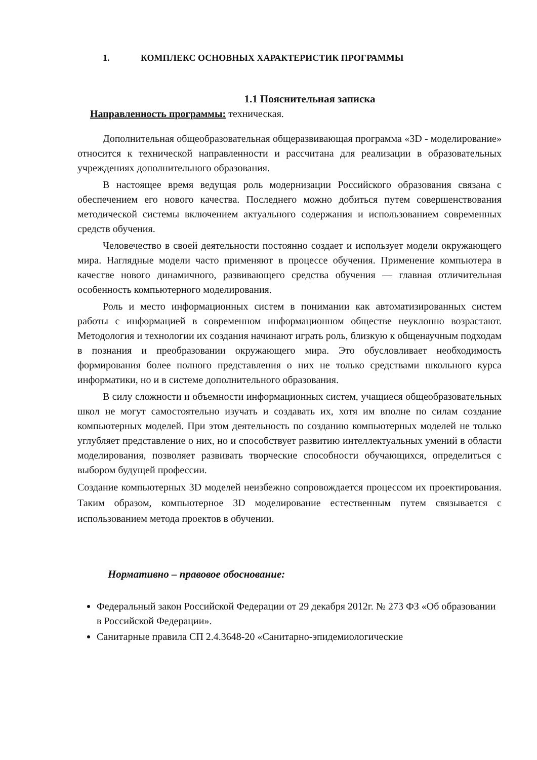1. КОМПЛЕКС ОСНОВНЫХ ХАРАКТЕРИСТИК ПРОГРАММЫ
1.1 Пояснительная записка
Направленность программы: техническая.
Дополнительная общеобразовательная общеразвивающая программа «3D - моделирование» относится к технической направленности и рассчитана для реализации в образовательных учреждениях дополнительного образования.
В настоящее время ведущая роль модернизации Российского образования связана с обеспечением его нового качества. Последнего можно добиться путем совершенствования методической системы включением актуального содержания и использованием современных средств обучения.
Человечество в своей деятельности постоянно создает и использует модели окружающего мира. Наглядные модели часто применяют в процессе обучения. Применение компьютера в качестве нового динамичного, развивающего средства обучения — главная отличительная особенность компьютерного моделирования.
Роль и место информационных систем в понимании как автоматизированных систем работы с информацией в современном информационном обществе неуклонно возрастают. Методология и технологии их создания начинают играть роль, близкую к общенаучным подходам в познания и преобразовании окружающего мира. Это обусловливает необходимость формирования более полного представления о них не только средствами школьного курса информатики, но и в системе дополнительного образования.
В силу сложности и объемности информационных систем, учащиеся общеобразовательных школ не могут самостоятельно изучать и создавать их, хотя им вполне по силам создание компьютерных моделей. При этом деятельность по созданию компьютерных моделей не только углубляет представление о них, но и способствует развитию интеллектуальных умений в области моделирования, позволяет развивать творческие способности обучающихся, определиться с выбором будущей профессии.
Создание компьютерных 3D моделей неизбежно сопровождается процессом их проектирования. Таким образом, компьютерное 3D моделирование естественным путем связывается с использованием метода проектов в обучении.
Нормативно – правовое обоснование:
Федеральный закон Российской Федерации от 29 декабря 2012г. № 273 ФЗ «Об образовании в Российской Федерации».
Санитарные правила СП 2.4.3648-20 «Санитарно-эпидемиологические